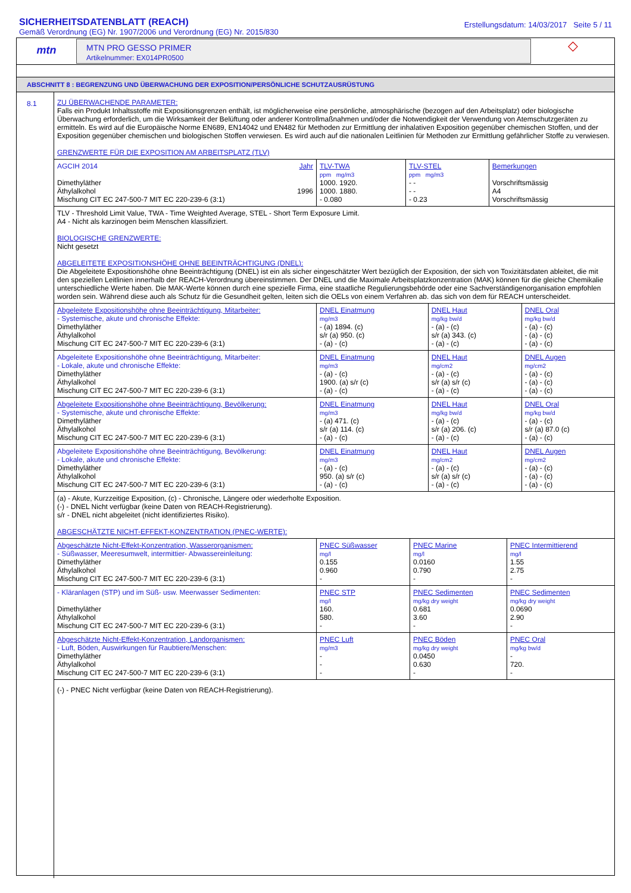SICHERHEITSDATENBLATT (REACH)
Gemäß Verordnung (EG) Nr. 1907/2006 und Verordnung (EG) Nr. 2015/830
Erstellungsdatum: 14/03/2017 Seite 5 / 11
mtn
MTN PRO GESSO PRIMER
Artikelnummer: EX014PR0500
◇
ABSCHNITT 8 : BEGRENZUNG UND ÜBERWACHUNG DER EXPOSITION/PERSÖNLICHE SCHUTZAUSRÜSTUNG
8.1
ZU ÜBERWACHENDE PARAMETER:
Falls ein Produkt Inhaltsstoffe mit Expositionsgrenzen enthält, ist möglicherweise eine persönliche, atmosphärische (bezogen auf den Arbeitsplatz) oder biologische Überwachung erforderlich, um die Wirksamkeit der Belüftung oder anderer Kontrollmaßnahmen und/oder die Notwendigkeit der Verwendung von Atemschutzgeräten zu ermitteln. Es wird auf die Europäische Norme EN689, EN14042 und EN482 für Methoden zur Ermittlung der inhalativen Exposition gegenüber chemischen Stoffen, und der Exposition gegenüber chemischen und biologischen Stoffen verwiesen. Es wird auch auf die nationalen Leitlinien für Methoden zur Ermittlung gefährlicher Stoffe zu verwiesen.
GRENZWERTE FÜR DIE EXPOSITION AM ARBEITSPLATZ (TLV)
| AGCIH 2014 Jahr Dimethyläther Äthylalkohol 1996 Mischung CIT EC 247-500-7 MIT EC 220-239-6 (3:1) | TLV-TWA ppm mg/m3 1000. 1920. 1000. 1880. - 0.080 | TLV-STEL ppm mg/m3 - - - - - 0.23 | Bemerkungen Vorschriftsmässig A4 Vorschriftsmässig |
TLV - Threshold Limit Value, TWA - Time Weighted Average, STEL - Short Term Exposure Limit.
A4 - Nicht als karzinogen beim Menschen klassifiziert.
BIOLOGISCHE GRENZWERTE:
Nicht gesetzt
ABGELEITETE EXPOSITIONSHÖHE OHNE BEEINTRÄCHTIGUNG (DNEL):
Die Abgeleitete Expositionshöhe ohne Beeinträchtigung (DNEL) ist ein als sicher eingeschätzter Wert bezüglich der Exposition, der sich von Toxizitätsdaten ableitet, die mit den speziellen Leitlinien innerhalb der REACH-Verordnung übereinstimmen. Der DNEL und die Maximale Arbeitsplatzkonzentration (MAK) können für die gleiche Chemikalie unterschiedliche Werte haben. Die MAK-Werte können durch eine spezielle Firma, eine staatliche Regulierungsbehörde oder eine Sachverständigenorganisation empfohlen worden sein. Während diese auch als Schutz für die Gesundheit gelten, leiten sich die OELs von einem Verfahren ab. das sich von dem für REACH unterscheidet.
| Abgeleitete Expositionshöhe ohne Beeinträchtigung, Mitarbeiter: - Systemische, akute und chronische Effekte: Dimethyläther Äthylalkohol Mischung CIT EC 247-500-7 MIT EC 220-239-6 (3:1) | DNEL Einatmung mg/m3 - (a) 1894. (c) s/r (a) 950. (c) - (a) - (c) | DNEL Haut mg/kg bw/d - (a) - (c) s/r (a) 343. (c) - (a) - (c) | DNEL Oral mg/kg bw/d - (a) - (c) - (a) - (c) - (a) - (c) |
| Abgeleitete Expositionshöhe ohne Beeinträchtigung, Mitarbeiter: - Lokale, akute und chronische Effekte: Dimethyläther Äthylalkohol Mischung CIT EC 247-500-7 MIT EC 220-239-6 (3:1) | DNEL Einatmung mg/m3 - (a) - (c) 1900. (a) s/r (c) - (a) - (c) | DNEL Haut mg/cm2 - (a) - (c) s/r (a) s/r (c) - (a) - (c) | DNEL Augen mg/cm2 - (a) - (c) - (a) - (c) - (a) - (c) |
| Abgeleitete Expositionshöhe ohne Beeinträchtigung, Bevölkerung: - Systemische, akute und chronische Effekte: Dimethyläther Äthylalkohol Mischung CIT EC 247-500-7 MIT EC 220-239-6 (3:1) | DNEL Einatmung mg/m3 - (a) 471. (c) s/r (a) 114. (c) - (a) - (c) | DNEL Haut mg/kg bw/d - (a) - (c) s/r (a) 206. (c) - (a) - (c) | DNEL Oral mg/kg bw/d - (a) - (c) s/r (a) 87.0 (c) - (a) - (c) |
| Abgeleitete Expositionshöhe ohne Beeinträchtigung, Bevölkerung: - Lokale, akute und chronische Effekte: Dimethyläther Äthylalkohol Mischung CIT EC 247-500-7 MIT EC 220-239-6 (3:1) | DNEL Einatmung mg/m3 - (a) - (c) 950. (a) s/r (c) - (a) - (c) | DNEL Haut mg/cm2 - (a) - (c) s/r (a) s/r (c) - (a) - (c) | DNEL Augen mg/cm2 - (a) - (c) - (a) - (c) - (a) - (c) |
(a) - Akute, Kurzzeitige Exposition, (c) - Chronische, Längere oder wiederholte Exposition.
(-) - DNEL Nicht verfügbar (keine Daten von REACH-Registrierung).
s/r - DNEL nicht abgeleitet (nicht identifiziertes Risiko).
ABGESCHÄTZTE NICHT-EFFEKT-KONZENTRATION (PNEC-WERTE):
| Abgeschätzte Nicht-Effekt-Konzentration, Wasserorganismen: - Süßwasser, Meeresumwelt, intermittier- Abwassereinleitung: Dimethyläther Äthylalkohol Mischung CIT EC 247-500-7 MIT EC 220-239-6 (3:1) | PNEC Süßwasser mg/l 0.155 0.960 - | PNEC Marine mg/l 0.0160 0.790 - | PNEC Intermittierend mg/l 1.55 2.75 - |
| - Kläranlagen (STP) und im Süß- usw. Meerwasser Sedimenten: Dimethyläther Äthylalkohol Mischung CIT EC 247-500-7 MIT EC 220-239-6 (3:1) | PNEC STP mg/l 160. 580. - | PNEC Sedimenten mg/kg dry weight 0.681 3.60 - | PNEC Sedimenten mg/kg dry weight 0.0690 2.90 - |
| Abgeschätzte Nicht-Effekt-Konzentration, Landorganismen: - Luft, Böden, Auswirkungen für Raubtiere/Menschen: Dimethyläther Äthylalkohol Mischung CIT EC 247-500-7 MIT EC 220-239-6 (3:1) | PNEC Luft mg/m3 - - - | PNEC Böden mg/kg dry weight 0.0450 0.630 - | PNEC Oral mg/kg bw/d - 720. - |
(-) - PNEC Nicht verfügbar (keine Daten von REACH-Registrierung).